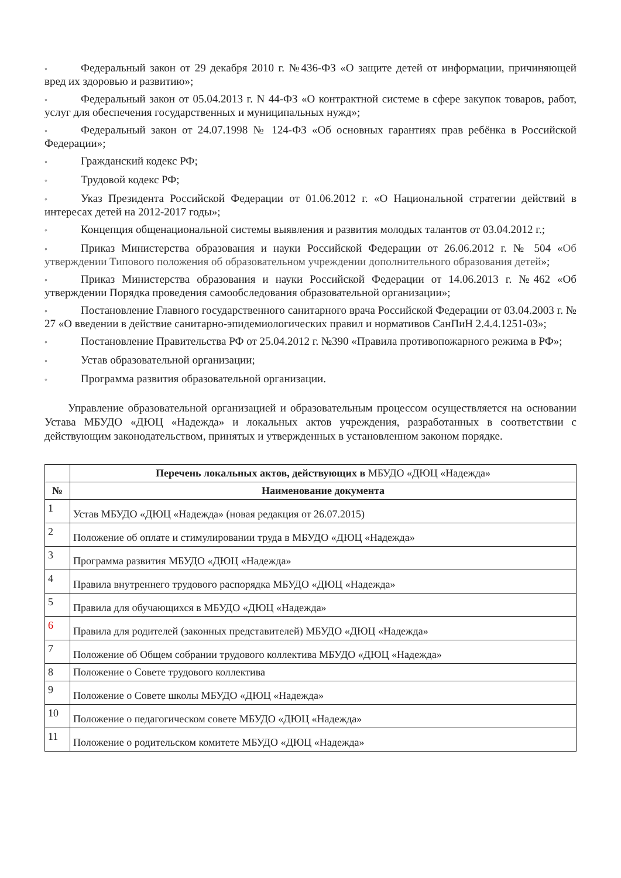◦ Федеральный закон от 29 декабря 2010 г. №436-ФЗ «О защите детей от информации, причиняющей вред их здоровью и развитию»;
◦ Федеральный закон от 05.04.2013 г. N 44-ФЗ «О контрактной системе в сфере закупок товаров, работ, услуг для обеспечения государственных и муниципальных нужд»;
◦ Федеральный закон от 24.07.1998 № 124-ФЗ «Об основных гарантиях прав ребёнка в Российской Федерации»;
◦ Гражданский кодекс РФ;
◦ Трудовой кодекс РФ;
◦ Указ Президента Российской Федерации от 01.06.2012 г. «О Национальной стратегии действий в интересах детей на 2012-2017 годы»;
◦ Концепция общенациональной системы выявления и развития молодых талантов от 03.04.2012 г.;
◦ Приказ Министерства образования и науки Российской Федерации от 26.06.2012 г. № 504 «Об утверждении Типового положения об образовательном учреждении дополнительного образования детей»;
◦ Приказ Министерства образования и науки Российской Федерации от 14.06.2013 г. №462 «Об утверждении Порядка проведения самообследования образовательной организации»;
◦ Постановление Главного государственного санитарного врача Российской Федерации от 03.04.2003 г. № 27 «О введении в действие санитарно-эпидемиологических правил и нормативов СанПиН 2.4.4.1251-03»;
◦ Постановление Правительства РФ от 25.04.2012 г. №390 «Правила противопожарного режима в РФ»;
◦ Устав образовательной организации;
◦ Программа развития образовательной организации.
Управление образовательной организацией и образовательным процессом осуществляется на основании Устава МБУДО «ДЮЦ «Надежда» и локальных актов учреждения, разработанных в соответствии с действующим законодательством, принятых и утвержденных в установленном законом порядке.
| | Перечень локальных актов, действующих в МБУДО «ДЮЦ «Надежда» |
| № | Наименование документа |
| 1 | Устав МБУДО «ДЮЦ «Надежда» (новая редакция от 26.07.2015) |
| 2 | Положение об оплате и стимулировании труда в МБУДО «ДЮЦ «Надежда» |
| 3 | Программа развития МБУДО «ДЮЦ «Надежда» |
| 4 | Правила внутреннего трудового распорядка МБУДО «ДЮЦ «Надежда» |
| 5 | Правила для обучающихся в МБУДО «ДЮЦ «Надежда» |
| 6 | Правила для родителей (законных представителей) МБУДО «ДЮЦ «Надежда» |
| 7 | Положение об Общем собрании трудового коллектива МБУДО «ДЮЦ «Надежда» |
| 8 | Положение о Совете трудового коллектива |
| 9 | Положение о Совете школы МБУДО «ДЮЦ «Надежда» |
| 10 | Положение о педагогическом совете МБУДО «ДЮЦ «Надежда» |
| 11 | Положение о родительском комитете МБУДО «ДЮЦ «Надежда» |